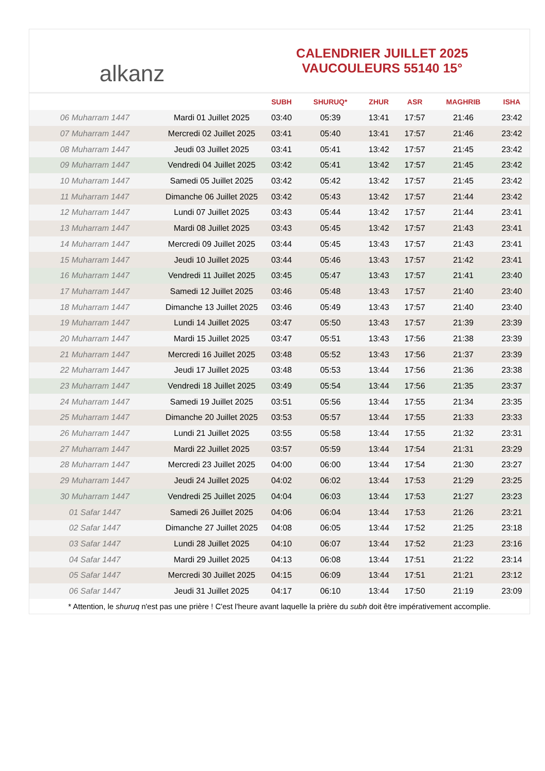alkanz
CALENDRIER JUILLET 2025
VAUCOULEURS 55140 15°
| | | SUBH | SHURUQ* | ZHUR | ASR | MAGHRIB | ISHA |
| --- | --- | --- | --- | --- | --- | --- | --- |
| 06 Muharram 1447 | Mardi 01 Juillet 2025 | 03:40 | 05:39 | 13:41 | 17:57 | 21:46 | 23:42 |
| 07 Muharram 1447 | Mercredi 02 Juillet 2025 | 03:41 | 05:40 | 13:41 | 17:57 | 21:46 | 23:42 |
| 08 Muharram 1447 | Jeudi 03 Juillet 2025 | 03:41 | 05:41 | 13:42 | 17:57 | 21:45 | 23:42 |
| 09 Muharram 1447 | Vendredi 04 Juillet 2025 | 03:42 | 05:41 | 13:42 | 17:57 | 21:45 | 23:42 |
| 10 Muharram 1447 | Samedi 05 Juillet 2025 | 03:42 | 05:42 | 13:42 | 17:57 | 21:45 | 23:42 |
| 11 Muharram 1447 | Dimanche 06 Juillet 2025 | 03:42 | 05:43 | 13:42 | 17:57 | 21:44 | 23:42 |
| 12 Muharram 1447 | Lundi 07 Juillet 2025 | 03:43 | 05:44 | 13:42 | 17:57 | 21:44 | 23:41 |
| 13 Muharram 1447 | Mardi 08 Juillet 2025 | 03:43 | 05:45 | 13:42 | 17:57 | 21:43 | 23:41 |
| 14 Muharram 1447 | Mercredi 09 Juillet 2025 | 03:44 | 05:45 | 13:43 | 17:57 | 21:43 | 23:41 |
| 15 Muharram 1447 | Jeudi 10 Juillet 2025 | 03:44 | 05:46 | 13:43 | 17:57 | 21:42 | 23:41 |
| 16 Muharram 1447 | Vendredi 11 Juillet 2025 | 03:45 | 05:47 | 13:43 | 17:57 | 21:41 | 23:40 |
| 17 Muharram 1447 | Samedi 12 Juillet 2025 | 03:46 | 05:48 | 13:43 | 17:57 | 21:40 | 23:40 |
| 18 Muharram 1447 | Dimanche 13 Juillet 2025 | 03:46 | 05:49 | 13:43 | 17:57 | 21:40 | 23:40 |
| 19 Muharram 1447 | Lundi 14 Juillet 2025 | 03:47 | 05:50 | 13:43 | 17:57 | 21:39 | 23:39 |
| 20 Muharram 1447 | Mardi 15 Juillet 2025 | 03:47 | 05:51 | 13:43 | 17:56 | 21:38 | 23:39 |
| 21 Muharram 1447 | Mercredi 16 Juillet 2025 | 03:48 | 05:52 | 13:43 | 17:56 | 21:37 | 23:39 |
| 22 Muharram 1447 | Jeudi 17 Juillet 2025 | 03:48 | 05:53 | 13:44 | 17:56 | 21:36 | 23:38 |
| 23 Muharram 1447 | Vendredi 18 Juillet 2025 | 03:49 | 05:54 | 13:44 | 17:56 | 21:35 | 23:37 |
| 24 Muharram 1447 | Samedi 19 Juillet 2025 | 03:51 | 05:56 | 13:44 | 17:55 | 21:34 | 23:35 |
| 25 Muharram 1447 | Dimanche 20 Juillet 2025 | 03:53 | 05:57 | 13:44 | 17:55 | 21:33 | 23:33 |
| 26 Muharram 1447 | Lundi 21 Juillet 2025 | 03:55 | 05:58 | 13:44 | 17:55 | 21:32 | 23:31 |
| 27 Muharram 1447 | Mardi 22 Juillet 2025 | 03:57 | 05:59 | 13:44 | 17:54 | 21:31 | 23:29 |
| 28 Muharram 1447 | Mercredi 23 Juillet 2025 | 04:00 | 06:00 | 13:44 | 17:54 | 21:30 | 23:27 |
| 29 Muharram 1447 | Jeudi 24 Juillet 2025 | 04:02 | 06:02 | 13:44 | 17:53 | 21:29 | 23:25 |
| 30 Muharram 1447 | Vendredi 25 Juillet 2025 | 04:04 | 06:03 | 13:44 | 17:53 | 21:27 | 23:23 |
| 01 Safar 1447 | Samedi 26 Juillet 2025 | 04:06 | 06:04 | 13:44 | 17:53 | 21:26 | 23:21 |
| 02 Safar 1447 | Dimanche 27 Juillet 2025 | 04:08 | 06:05 | 13:44 | 17:52 | 21:25 | 23:18 |
| 03 Safar 1447 | Lundi 28 Juillet 2025 | 04:10 | 06:07 | 13:44 | 17:52 | 21:23 | 23:16 |
| 04 Safar 1447 | Mardi 29 Juillet 2025 | 04:13 | 06:08 | 13:44 | 17:51 | 21:22 | 23:14 |
| 05 Safar 1447 | Mercredi 30 Juillet 2025 | 04:15 | 06:09 | 13:44 | 17:51 | 21:21 | 23:12 |
| 06 Safar 1447 | Jeudi 31 Juillet 2025 | 04:17 | 06:10 | 13:44 | 17:50 | 21:19 | 23:09 |
* Attention, le shuruq n'est pas une prière ! C'est l'heure avant laquelle la prière du subh doit être impérativement accomplie.